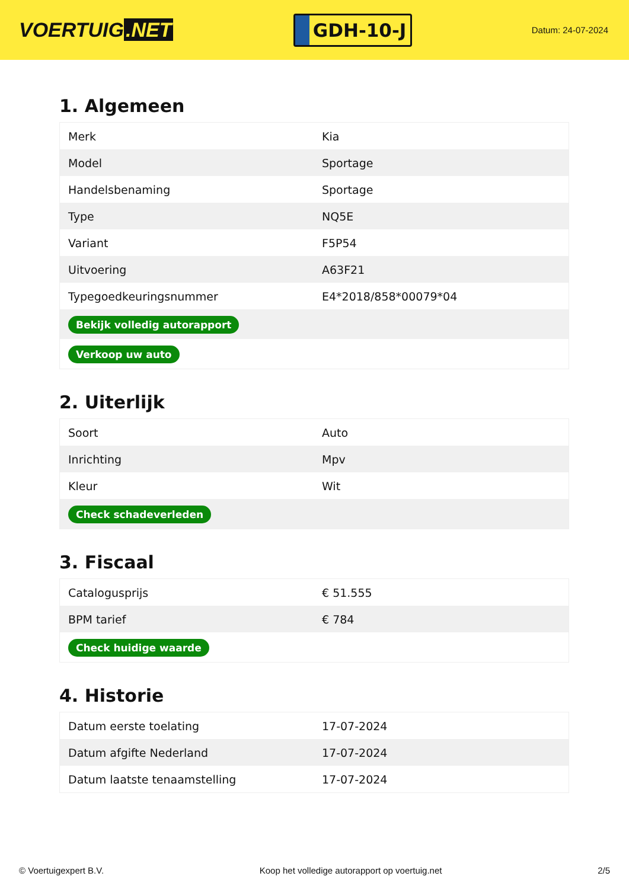VOERTUIG.NET
GDH-10-J
Datum: 24-07-2024
1. Algemeen
| Merk | Kia |
| Model | Sportage |
| Handelsbenaming | Sportage |
| Type | NQ5E |
| Variant | F5P54 |
| Uitvoering | A63F21 |
| Typegoedkeuringsnummer | E4*2018/858*00079*04 |
| Bekijk volledig autorapport | |
| Verkoop uw auto | |
2. Uiterlijk
| Soort | Auto |
| Inrichting | Mpv |
| Kleur | Wit |
| Check schadeverleden | |
3. Fiscaal
| Catalogusprijs | € 51.555 |
| BPM tarief | € 784 |
| Check huidige waarde | |
4. Historie
| Datum eerste toelating | 17-07-2024 |
| Datum afgifte Nederland | 17-07-2024 |
| Datum laatste tenaamstelling | 17-07-2024 |
© Voertuigexpert B.V. Koop het volledige autorapport op voertuig.net 2/5